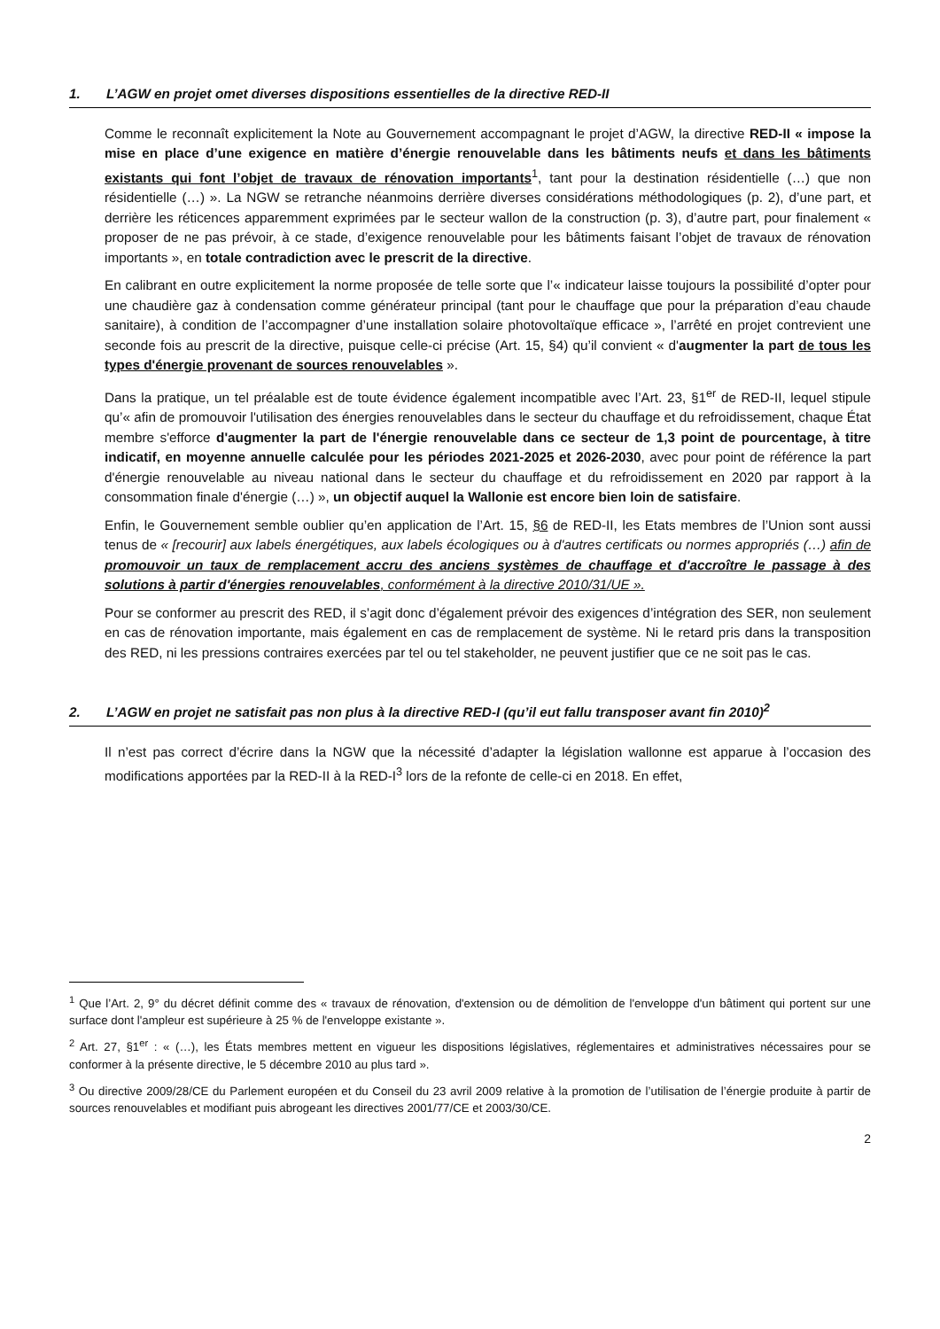1. L’AGW en projet omet diverses dispositions essentielles de la directive RED-II
Comme le reconnaît explicitement la Note au Gouvernement accompagnant le projet d’AGW, la directive RED-II « impose la mise en place d’une exigence en matière d’énergie renouvelable dans les bâtiments neufs et dans les bâtiments existants qui font l’objet de travaux de rénovation importants<sup>1</sup>, tant pour la destination résidentielle (…) que non résidentielle (…) ». La NGW se retranche néanmoins derrière diverses considérations méthodologiques (p. 2), d’une part, et derrière les réticences apparemment exprimées par le secteur wallon de la construction (p. 3), d’autre part, pour finalement « proposer de ne pas prévoir, à ce stade, d’exigence renouvelable pour les bâtiments faisant l’objet de travaux de rénovation importants », en totale contradiction avec le prescrit de la directive.
En calibrant en outre explicitement la norme proposée de telle sorte que l’« indicateur laisse toujours la possibilité d’opter pour une chaudière gaz à condensation comme générateur principal (tant pour le chauffage que pour la préparation d’eau chaude sanitaire), à condition de l’accompagner d’une installation solaire photovoltaïque efficace », l’arrêté en projet contrevient une seconde fois au prescrit de la directive, puisque celle-ci précise (Art. 15, §4) qu’il convient « d'augmenter la part de tous les types d'énergie provenant de sources renouvelables ».
Dans la pratique, un tel préalable est de toute évidence également incompatible avec l’Art. 23, §1<sup>er</sup> de RED-II, lequel stipule qu’« afin de promouvoir l'utilisation des énergies renouvelables dans le secteur du chauffage et du refroidissement, chaque État membre s'efforce d'augmenter la part de l'énergie renouvelable dans ce secteur de 1,3 point de pourcentage, à titre indicatif, en moyenne annuelle calculée pour les périodes 2021-2025 et 2026-2030, avec pour point de référence la part d'énergie renouvelable au niveau national dans le secteur du chauffage et du refroidissement en 2020 par rapport à la consommation finale d'énergie (…) », un objectif auquel la Wallonie est encore bien loin de satisfaire.
Enfin, le Gouvernement semble oublier qu’en application de l’Art. 15, §6 de RED-II, les Etats membres de l’Union sont aussi tenus de « [recourir] aux labels énergétiques, aux labels écologiques ou à d'autres certificats ou normes appropriés (…) afin de promouvoir un taux de remplacement accru des anciens systèmes de chauffage et d'accroître le passage à des solutions à partir d'énergies renouvelables, conformément à la directive 2010/31/UE ».
Pour se conformer au prescrit des RED, il s’agit donc d’également prévoir des exigences d’intégration des SER, non seulement en cas de rénovation importante, mais également en cas de remplacement de système. Ni le retard pris dans la transposition des RED, ni les pressions contraires exercées par tel ou tel stakeholder, ne peuvent justifier que ce ne soit pas le cas.
2. L’AGW en projet ne satisfait pas non plus à la directive RED-I (qu’il eut fallu transposer avant fin 2010)<sup>2</sup>
Il n’est pas correct d’écrire dans la NGW que la nécessité d’adapter la législation wallonne est apparue à l’occasion des modifications apportées par la RED-II à la RED-I<sup>3</sup> lors de la refonte de celle-ci en 2018. En effet,
<sup>1</sup> Que l’Art. 2, 9° du décret définit comme des « travaux de rénovation, d'extension ou de démolition de l'enveloppe d'un bâtiment qui portent sur une surface dont l'ampleur est supérieure à 25 % de l'enveloppe existante ».
<sup>2</sup> Art. 27, §1<sup>er</sup> : « (…), les États membres mettent en vigueur les dispositions législatives, réglementaires et administratives nécessaires pour se conformer à la présente directive, le 5 décembre 2010 au plus tard ».
<sup>3</sup> Ou directive 2009/28/CE du Parlement européen et du Conseil du 23 avril 2009 relative à la promotion de l’utilisation de l’énergie produite à partir de sources renouvelables et modifiant puis abrogeant les directives 2001/77/CE et 2003/30/CE.
2